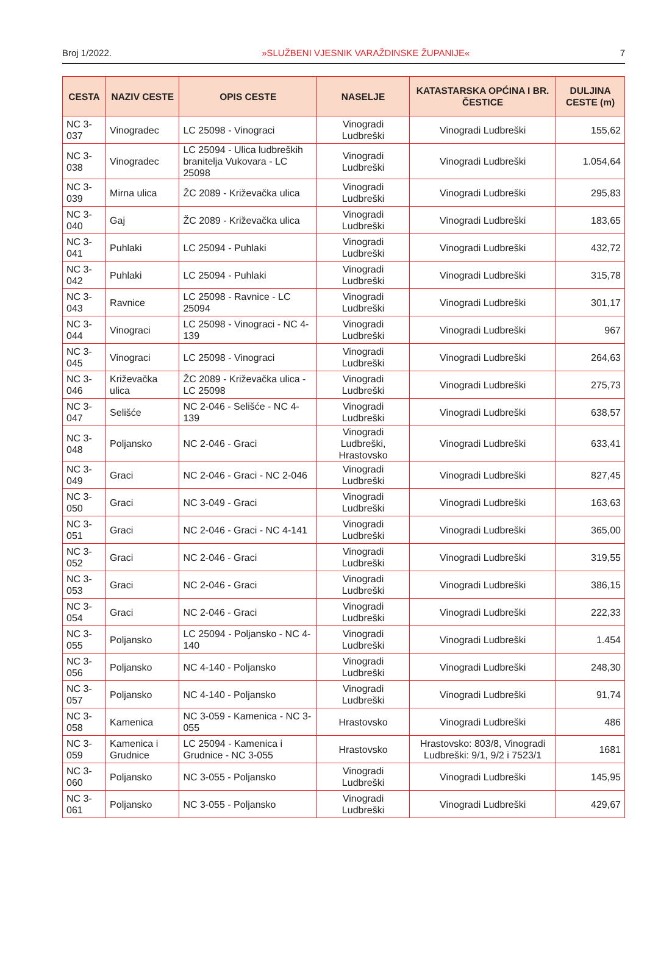Broj 1/2022. »SLUŽBENI VJESNIK VARAŽDINSKE ŽUPANIJE« 7
| CESTA | NAZIV CESTE | OPIS CESTE | NASELJE | KATASTARSKA OPĆINA I BR. ČESTICE | DULJINA CESTE (m) |
| --- | --- | --- | --- | --- | --- |
| NC 3-037 | Vinogradec | LC 25098 - Vinograci | Vinogradi Ludbreški | Vinogradi Ludbreški | 155,62 |
| NC 3-038 | Vinogradec | LC 25094 - Ulica ludbreških branitelja Vukovara - LC 25098 | Vinogradi Ludbreški | Vinogradi Ludbreški | 1.054,64 |
| NC 3-039 | Mirna ulica | ŽC 2089 - Križevačka ulica | Vinogradi Ludbreški | Vinogradi Ludbreški | 295,83 |
| NC 3-040 | Gaj | ŽC 2089 - Križevačka ulica | Vinogradi Ludbreški | Vinogradi Ludbreški | 183,65 |
| NC 3-041 | Puhlaki | LC 25094 - Puhlaki | Vinogradi Ludbreški | Vinogradi Ludbreški | 432,72 |
| NC 3-042 | Puhlaki | LC 25094 - Puhlaki | Vinogradi Ludbreški | Vinogradi Ludbreški | 315,78 |
| NC 3-043 | Ravnice | LC 25098 - Ravnice - LC 25094 | Vinogradi Ludbreški | Vinogradi Ludbreški | 301,17 |
| NC 3-044 | Vinograci | LC 25098 - Vinograci - NC 4-139 | Vinogradi Ludbreški | Vinogradi Ludbreški | 967 |
| NC 3-045 | Vinograci | LC 25098 - Vinograci | Vinogradi Ludbreški | Vinogradi Ludbreški | 264,63 |
| NC 3-046 | Križevačka ulica | ŽC 2089 - Križevačka ulica - LC 25098 | Vinogradi Ludbreški | Vinogradi Ludbreški | 275,73 |
| NC 3-047 | Selišće | NC 2-046 - Selišće - NC 4-139 | Vinogradi Ludbreški | Vinogradi Ludbreški | 638,57 |
| NC 3-048 | Poljansko | NC 2-046 - Graci | Vinogradi Ludbreški, Hrastovsko | Vinogradi Ludbreški | 633,41 |
| NC 3-049 | Graci | NC 2-046 - Graci - NC 2-046 | Vinogradi Ludbreški | Vinogradi Ludbreški | 827,45 |
| NC 3-050 | Graci | NC 3-049 - Graci | Vinogradi Ludbreški | Vinogradi Ludbreški | 163,63 |
| NC 3-051 | Graci | NC 2-046 - Graci - NC 4-141 | Vinogradi Ludbreški | Vinogradi Ludbreški | 365,00 |
| NC 3-052 | Graci | NC 2-046 - Graci | Vinogradi Ludbreški | Vinogradi Ludbreški | 319,55 |
| NC 3-053 | Graci | NC 2-046 - Graci | Vinogradi Ludbreški | Vinogradi Ludbreški | 386,15 |
| NC 3-054 | Graci | NC 2-046 - Graci | Vinogradi Ludbreški | Vinogradi Ludbreški | 222,33 |
| NC 3-055 | Poljansko | LC 25094 - Poljansko - NC 4-140 | Vinogradi Ludbreški | Vinogradi Ludbreški | 1.454 |
| NC 3-056 | Poljansko | NC 4-140 - Poljansko | Vinogradi Ludbreški | Vinogradi Ludbreški | 248,30 |
| NC 3-057 | Poljansko | NC 4-140 - Poljansko | Vinogradi Ludbreški | Vinogradi Ludbreški | 91,74 |
| NC 3-058 | Kamenica | NC 3-059 - Kamenica - NC 3-055 | Hrastovsko | Vinogradi Ludbreški | 486 |
| NC 3-059 | Kamenica i Grudnice | LC 25094 - Kamenica i Grudnice - NC 3-055 | Hrastovsko | Hrastovsko: 803/8, Vinogradi Ludbreški: 9/1, 9/2 i 7523/1 | 1681 |
| NC 3-060 | Poljansko | NC 3-055 - Poljansko | Vinogradi Ludbreški | Vinogradi Ludbreški | 145,95 |
| NC 3-061 | Poljansko | NC 3-055 - Poljansko | Vinogradi Ludbreški | Vinogradi Ludbreški | 429,67 |